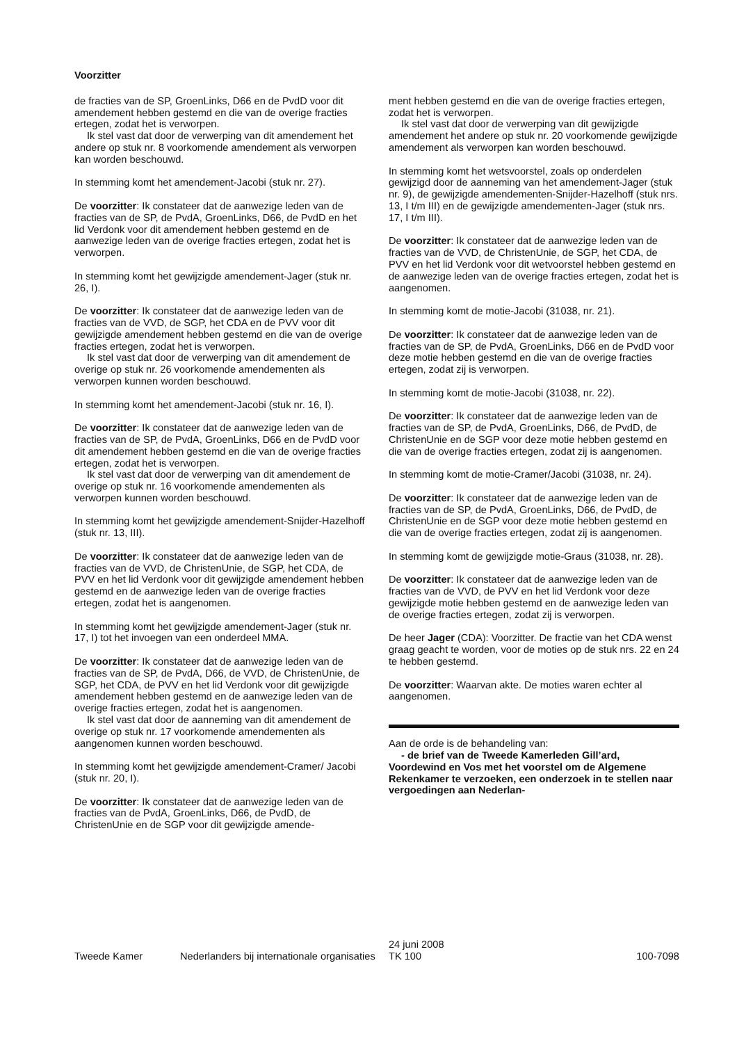Voorzitter
de fracties van de SP, GroenLinks, D66 en de PvdD voor dit amendement hebben gestemd en die van de overige fracties ertegen, zodat het is verworpen.
Ik stel vast dat door de verwerping van dit amendement het andere op stuk nr. 8 voorkomende amendement als verworpen kan worden beschouwd.
In stemming komt het amendement-Jacobi (stuk nr. 27).
De voorzitter: Ik constateer dat de aanwezige leden van de fracties van de SP, de PvdA, GroenLinks, D66, de PvdD en het lid Verdonk voor dit amendement hebben gestemd en de aanwezige leden van de overige fracties ertegen, zodat het is verworpen.
In stemming komt het gewijzigde amendement-Jager (stuk nr. 26, I).
De voorzitter: Ik constateer dat de aanwezige leden van de fracties van de VVD, de SGP, het CDA en de PVV voor dit gewijzigde amendement hebben gestemd en die van de overige fracties ertegen, zodat het is verworpen.
Ik stel vast dat door de verwerping van dit amendement de overige op stuk nr. 26 voorkomende amendementen als verworpen kunnen worden beschouwd.
In stemming komt het amendement-Jacobi (stuk nr. 16, I).
De voorzitter: Ik constateer dat de aanwezige leden van de fracties van de SP, de PvdA, GroenLinks, D66 en de PvdD voor dit amendement hebben gestemd en die van de overige fracties ertegen, zodat het is verworpen.
Ik stel vast dat door de verwerping van dit amendement de overige op stuk nr. 16 voorkomende amendementen als verworpen kunnen worden beschouwd.
In stemming komt het gewijzigde amendement-Snijder-Hazelhoff (stuk nr. 13, III).
De voorzitter: Ik constateer dat de aanwezige leden van de fracties van de VVD, de ChristenUnie, de SGP, het CDA, de PVV en het lid Verdonk voor dit gewijzigde amendement hebben gestemd en de aanwezige leden van de overige fracties ertegen, zodat het is aangenomen.
In stemming komt het gewijzigde amendement-Jager (stuk nr. 17, I) tot het invoegen van een onderdeel MMA.
De voorzitter: Ik constateer dat de aanwezige leden van de fracties van de SP, de PvdA, D66, de VVD, de ChristenUnie, de SGP, het CDA, de PVV en het lid Verdonk voor dit gewijzigde amendement hebben gestemd en de aanwezige leden van de overige fracties ertegen, zodat het is aangenomen.
Ik stel vast dat door de aanneming van dit amendement de overige op stuk nr. 17 voorkomende amendementen als aangenomen kunnen worden beschouwd.
In stemming komt het gewijzigde amendement-Cramer/ Jacobi (stuk nr. 20, I).
De voorzitter: Ik constateer dat de aanwezige leden van de fracties van de PvdA, GroenLinks, D66, de PvdD, de ChristenUnie en de SGP voor dit gewijzigde amende-
ment hebben gestemd en die van de overige fracties ertegen, zodat het is verworpen.
Ik stel vast dat door de verwerping van dit gewijzigde amendement het andere op stuk nr. 20 voorkomende gewijzigde amendement als verworpen kan worden beschouwd.
In stemming komt het wetsvoorstel, zoals op onderdelen gewijzigd door de aanneming van het amendement-Jager (stuk nr. 9), de gewijzigde amendementen-Snijder-Hazelhoff (stuk nrs. 13, I t/m III) en de gewijzigde amendementen-Jager (stuk nrs. 17, I t/m III).
De voorzitter: Ik constateer dat de aanwezige leden van de fracties van de VVD, de ChristenUnie, de SGP, het CDA, de PVV en het lid Verdonk voor dit wetvoorstel hebben gestemd en de aanwezige leden van de overige fracties ertegen, zodat het is aangenomen.
In stemming komt de motie-Jacobi (31038, nr. 21).
De voorzitter: Ik constateer dat de aanwezige leden van de fracties van de SP, de PvdA, GroenLinks, D66 en de PvdD voor deze motie hebben gestemd en die van de overige fracties ertegen, zodat zij is verworpen.
In stemming komt de motie-Jacobi (31038, nr. 22).
De voorzitter: Ik constateer dat de aanwezige leden van de fracties van de SP, de PvdA, GroenLinks, D66, de PvdD, de ChristenUnie en de SGP voor deze motie hebben gestemd en die van de overige fracties ertegen, zodat zij is aangenomen.
In stemming komt de motie-Cramer/Jacobi (31038, nr. 24).
De voorzitter: Ik constateer dat de aanwezige leden van de fracties van de SP, de PvdA, GroenLinks, D66, de PvdD, de ChristenUnie en de SGP voor deze motie hebben gestemd en die van de overige fracties ertegen, zodat zij is aangenomen.
In stemming komt de gewijzigde motie-Graus (31038, nr. 28).
De voorzitter: Ik constateer dat de aanwezige leden van de fracties van de VVD, de PVV en het lid Verdonk voor deze gewijzigde motie hebben gestemd en de aanwezige leden van de overige fracties ertegen, zodat zij is verworpen.
De heer Jager (CDA): Voorzitter. De fractie van het CDA wenst graag geacht te worden, voor de moties op de stuk nrs. 22 en 24 te hebben gestemd.
De voorzitter: Waarvan akte. De moties waren echter al aangenomen.
Aan de orde is de behandeling van:
- de brief van de Tweede Kamerleden Gill’ard, Voordewind en Vos met het voorstel om de Algemene Rekenkamer te verzoeken, een onderzoek in te stellen naar vergoedingen aan Nederlan-
Tweede Kamer Nederlanders bij internationale organisaties
24 juni 2008
TK 100
100-7098